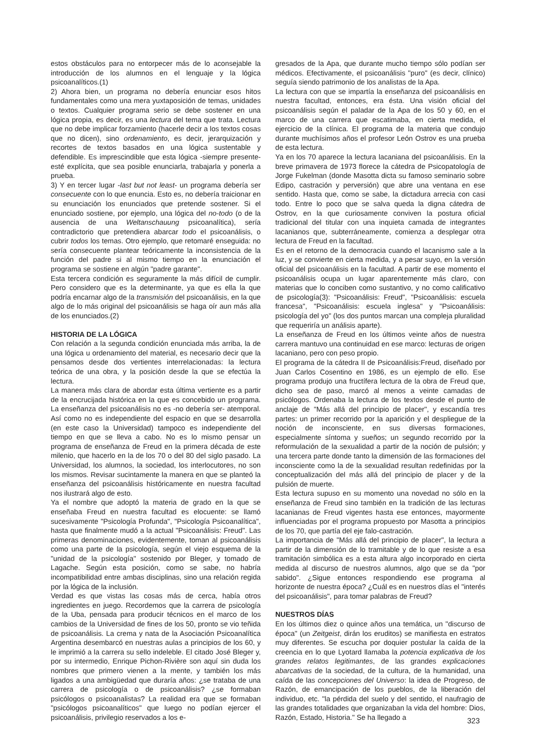estos obstáculos para no entorpecer más de lo aconsejable la introducción de los alumnos en el lenguaje y la lógica psicoanalíticos.(1)
2) Ahora bien, un programa no debería enunciar esos hitos fundamentales como una mera yuxtaposición de temas, unidades o textos. Cualquier programa serio se debe sostener en una lógica propia, es decir, es una lectura del tema que trata. Lectura que no debe implicar forzamiento (hacerle decir a los textos cosas que no dicen), sino ordenamiento, es decir, jerarquización y recortes de textos basados en una lógica sustentable y defendible. Es imprescindible que esta lógica -siempre presente- esté explícita, que sea posible enunciarla, trabajarla y ponerla a prueba.
3) Y en tercer lugar -last but not least- un programa debería ser consecuente con lo que enuncia. Esto es, no debería traicionar en su enunciación los enunciados que pretende sostener. Si el enunciado sostiene, por ejemplo, una lógica del no-todo (o de la ausencia de una Weltanschauung psicoanalítica), sería contradictorio que pretendiera abarcar todo el psicoanálisis, o cubrir todos los temas. Otro ejemplo, que retomaré enseguida: no sería consecuente plantear teóricamente la inconsistencia de la función del padre si al mismo tiempo en la enunciación el programa se sostiene en algún "padre garante".
Esta tercera condición es seguramente la más difícil de cumplir. Pero considero que es la determinante, ya que es ella la que podría encarnar algo de la transmisión del psicoanálisis, en la que algo de lo más original del psicoanálisis se haga oír aun más alla de los enunciados.(2)
HISTORIA DE LA LÓGICA
Con relación a la segunda condición enunciada más arriba, la de una lógica u ordenamiento del material, es necesario decir que la pensamos desde dos vertientes interrelacionadas: la lectura teórica de una obra, y la posición desde la que se efectúa la lectura.
La manera más clara de abordar esta última vertiente es a partir de la encrucijada histórica en la que es concebido un programa. La enseñanza del psicoanálisis no es -no debería ser- atemporal. Así como no es independiente del espacio en que se desarrolla (en este caso la Universidad) tampoco es independiente del tiempo en que se lleva a cabo. No es lo mismo pensar un programa de enseñanza de Freud en la primera década de este milenio, que hacerlo en la de los 70 o del 80 del siglo pasado. La Universidad, los alumnos, la sociedad, los interlocutores, no son los mismos. Revisar sucintamente la manera en que se planteó la enseñanza del psicoanálisis históricamente en nuestra facultad nos ilustrará algo de esto.
Ya el nombre que adoptó la materia de grado en la que se enseñaba Freud en nuestra facultad es elocuente: se llamó sucesivamente "Psicología Profunda", "Psicología Psicoanalítica", hasta que finalmente mudó a la actual "Psicoanálisis: Freud". Las primeras denominaciones, evidentemente, toman al psicoanálisis como una parte de la psicología, según el viejo esquema de la "unidad de la psicología" sostenido por Bleger, y tomado de Lagache. Según esta posición, como se sabe, no habría incompatibilidad entre ambas disciplinas, sino una relación regida por la lógica de la inclusión.
Verdad es que vistas las cosas más de cerca, había otros ingredientes en juego. Recordemos que la carrera de psicología de la Uba, pensada para producir técnicos en el marco de los cambios de la Universidad de fines de los 50, pronto se vio teñida de psicoanálisis. La crema y nata de la Asociación Psicoanalítica Argentina desembarcó en nuestras aulas a principios de los 60, y le imprimió a la carrera su sello indeleble. El citado José Bleger y, por su intermedio, Enrique Pichon-Rivière son aquí sin duda los nombres que primero vienen a la mente, y también los más ligados a una ambigüedad que duraría años: ¿se trataba de una carrera de psicología o de psicoanálisis? ¿se formaban psicólogos o psicoanalistas? La realidad era que se formaban "psicólogos psicoanalíticos" que luego no podían ejercer el psicoanálisis, privilegio reservados a los e-
gresados de la Apa, que durante mucho tiempo sólo podían ser médicos. Efectivamente, el psicoanálisis "puro" (es decir, clínico) seguía siendo patrimonio de los analistas de la Apa.
La lectura con que se impartía la enseñanza del psicoanálisis en nuestra facultad, entonces, era ésta. Una visión oficial del psicoanálisis según el paladar de la Apa de los 50 y 60, en el marco de una carrera que escatimaba, en cierta medida, el ejercicio de la clínica. El programa de la materia que condujo durante muchísimos años el profesor León Ostrov es una prueba de esta lectura.
Ya en los 70 aparece la lectura lacaniana del psicoanálisis. En la breve primavera de 1973 florece la cátedra de Psicopatología de Jorge Fukelman (donde Masotta dicta su famoso seminario sobre Edipo, castración y perversión) que abre una ventana en ese sentido. Hasta que, como se sabe, la dictadura arrecia con casi todo. Entre lo poco que se salva queda la digna cátedra de Ostrov, en la que curiosamente conviven la postura oficial tradicional del titular con una inquieta camada de integrantes lacanianos que, subterráneamente, comienza a desplegar otra lectura de Freud en la facultad.
Es en el retorno de la democracia cuando el lacanismo sale a la luz, y se convierte en cierta medida, y a pesar suyo, en la versión oficial del psicoanálisis en la facultad. A partir de ese momento el psicoanálisis ocupa un lugar aparentemente más claro, con materias que lo conciben como sustantivo, y no como calificativo de psicología(3): "Psicoanálisis: Freud", "Psicoanálisis: escuela francesa", "Psicoanálisis: escuela inglesa" y "Psicoanálisis: psicología del yo" (los dos puntos marcan una compleja pluralidad que requeriría un análisis aparte).
La enseñanza de Freud en los últimos veinte años de nuestra carrera mantuvo una continuidad en ese marco: lecturas de origen lacaniano, pero con peso propio.
El programa de la cátedra II de Psicoanálisis:Freud, diseñado por Juan Carlos Cosentino en 1986, es un ejemplo de ello. Ese programa produjo una fructífera lectura de la obra de Freud que, dicho sea de paso, marcó al menos a veinte camadas de psicólogos. Ordenaba la lectura de los textos desde el punto de anclaje de "Más allá del principio de placer", y escandía tres partes: un primer recorrido por la aparición y el despliegue de la noción de inconsciente, en sus diversas formaciones, especialmente síntoma y sueños; un segundo recorrido por la reformulación de la sexualidad a partir de la noción de pulsión; y una tercera parte donde tanto la dimensión de las formaciones del inconsciente como la de la sexualidad resultan redefinidas por la conceptualización del más allá del principio de placer y de la pulsión de muerte.
Esta lectura supuso en su momento una novedad no sólo en la enseñanza de Freud sino también en la tradición de las lecturas lacanianas de Freud vigentes hasta ese entonces, mayormente influenciadas por el programa propuesto por Masotta a principios de los 70, que partía del eje falo-castración.
La importancia de "Más allá del principio de placer", la lectura a partir de la dimensión de lo tramitable y de lo que resiste a esa tramitación simbólica es a esta altura algo incorporado en cierta medida al discurso de nuestros alumnos, algo que se da "por sabido". ¿Sigue entonces respondiendo ese programa al horizonte de nuestra época? ¿Cuál es en nuestros días el "interés del psicoanálisis", para tomar palabras de Freud?
NUESTROS DÍAS
En los últimos diez o quince años una temática, un "discurso de época" (un Zeitgeist, dirán los eruditos) se manifiesta en estratos muy diferentes. Se escucha por doquier postular la caída de la creencia en lo que Lyotard llamaba la potencia explicativa de los grandes relatos legitimantes, de las grandes explicaciones abarcativas de la sociedad, de la cultura, de la humanidad, una caída de las concepciones del Universo: la idea de Progreso, de Razón, de emancipación de los pueblos, de la liberación del individuo, etc. "la pérdida del suelo y del sentido, el naufragio de las grandes totalidades que organizaban la vida del hombre: Dios, Razón, Estado, Historia." Se ha llegado a
323